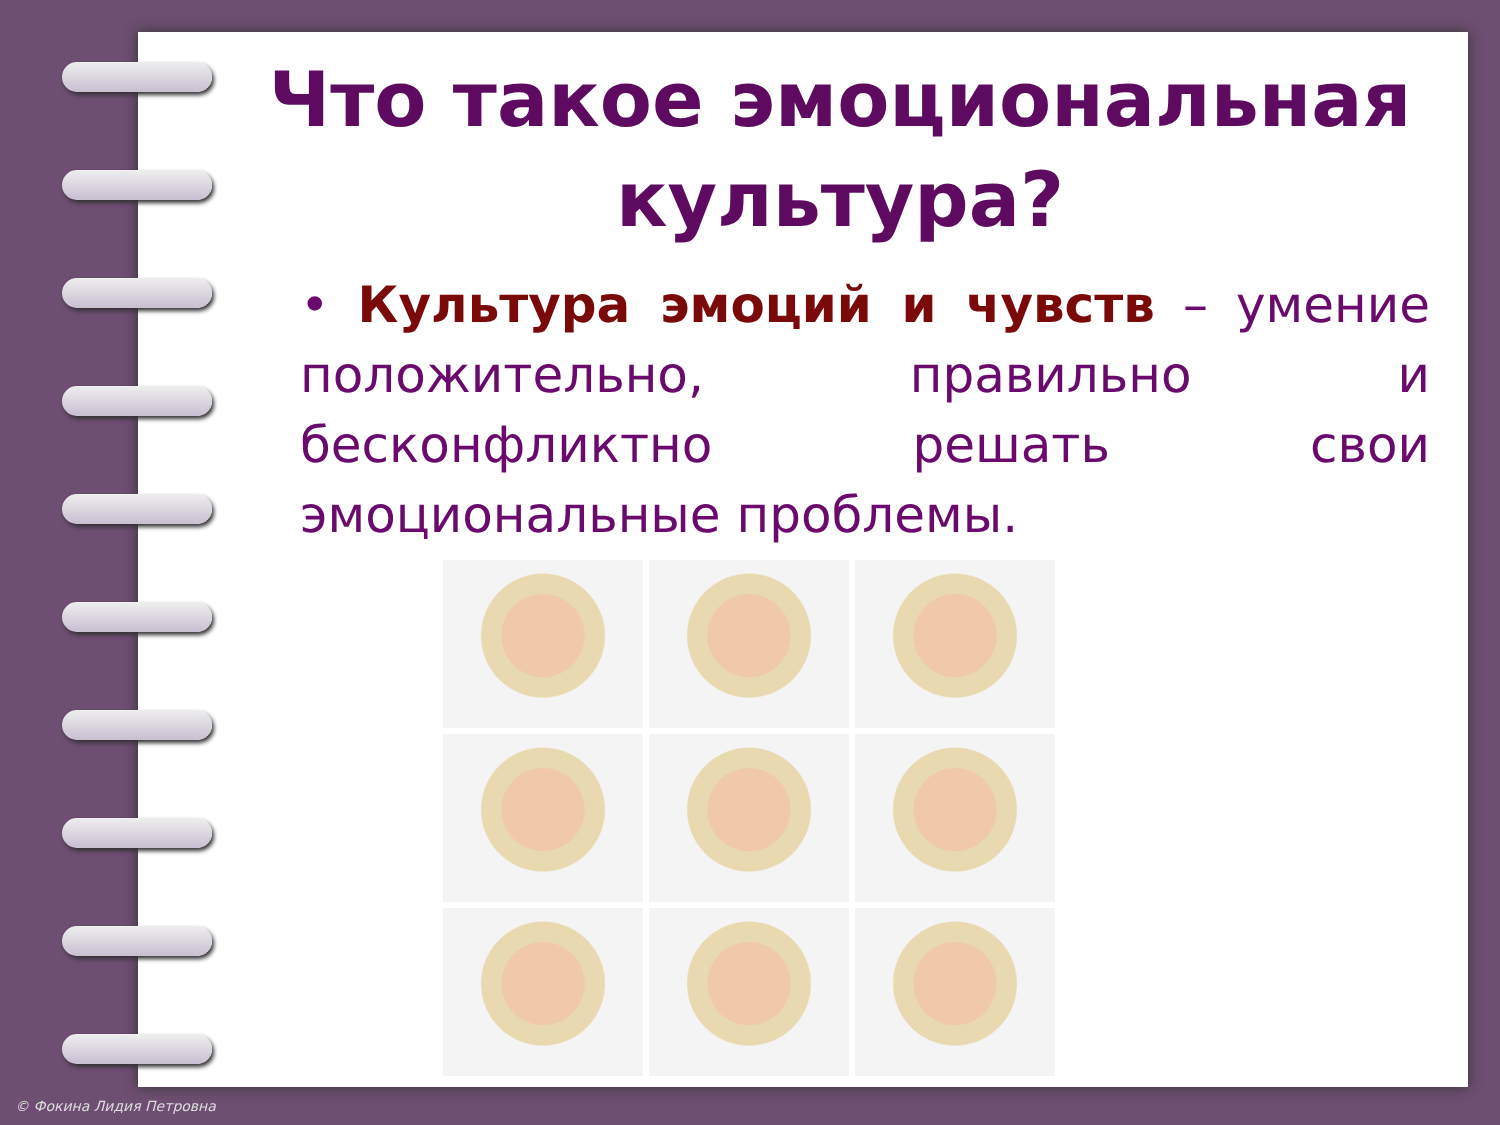Что такое эмоциональная культура?
• Культура эмоций и чувств – умение положительно, правильно и бесконфликтно решать свои эмоциональные проблемы.
© Фокина Лидия Петровна